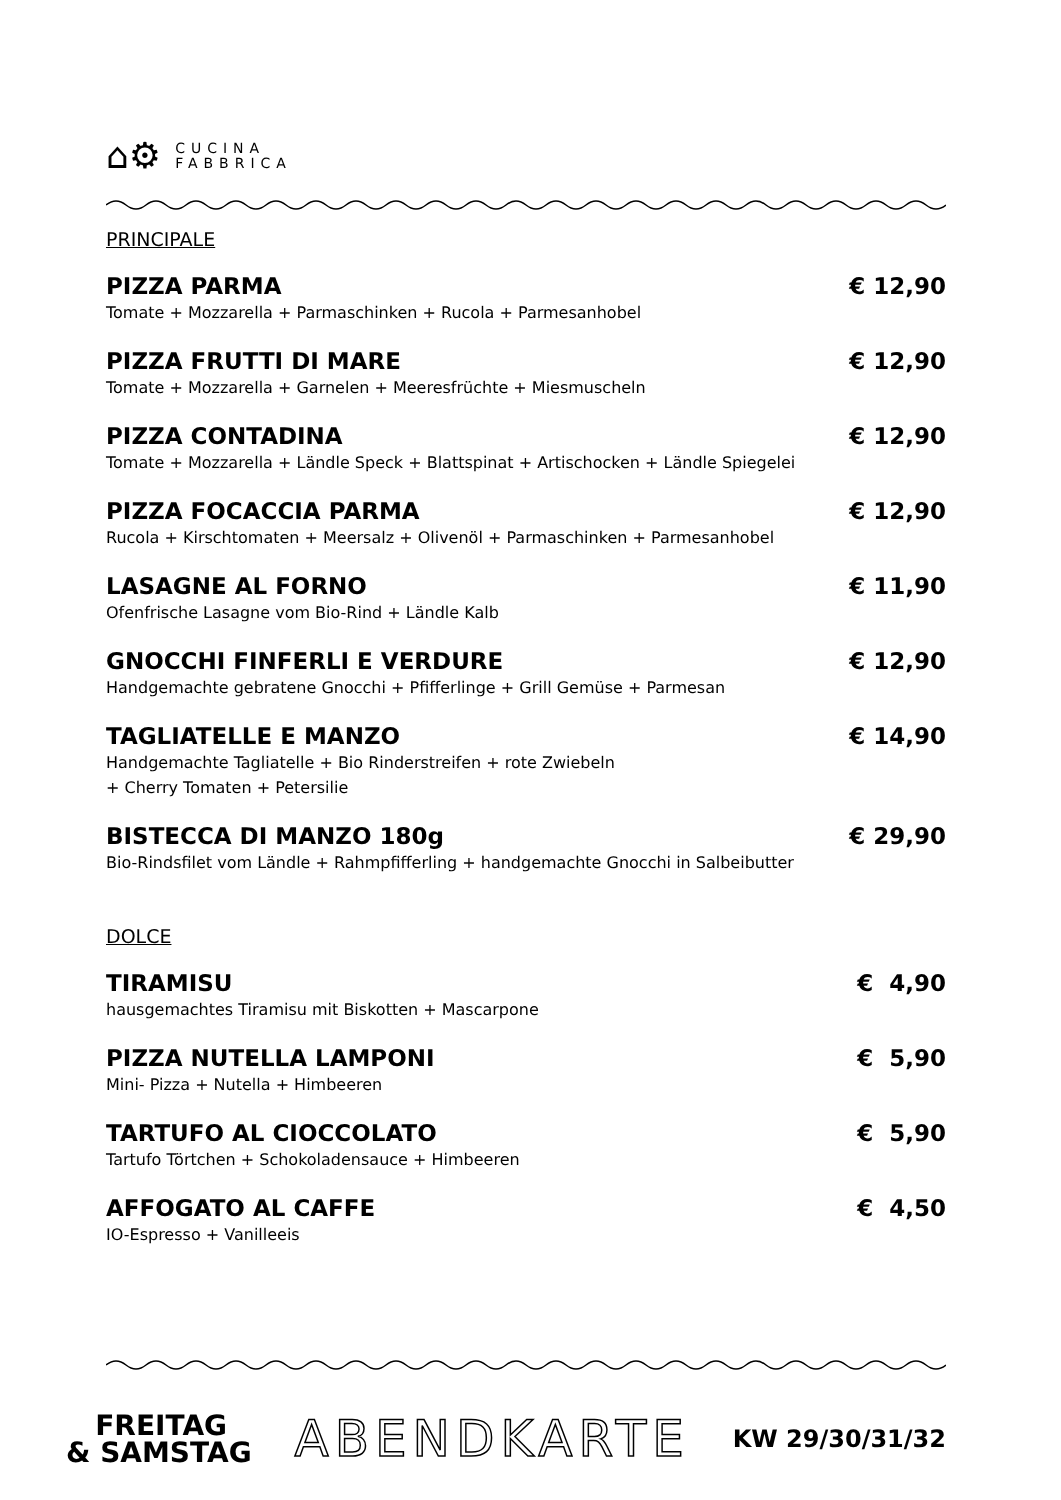⌂⚙
CUCINA
FABBRICA
PRINCIPALE
PIZZA PARMA € 12,90
Tomate + Mozzarella + Parmaschinken + Rucola + Parmesanhobel
PIZZA FRUTTI DI MARE € 12,90
Tomate + Mozzarella + Garnelen + Meeresfrüchte + Miesmuscheln
PIZZA CONTADINA € 12,90
Tomate + Mozzarella + Ländle Speck + Blattspinat + Artischocken + Ländle Spiegelei
PIZZA FOCACCIA PARMA € 12,90
Rucola + Kirschtomaten + Meersalz + Olivenöl + Parmaschinken + Parmesanhobel
LASAGNE AL FORNO € 11,90
Ofenfrische Lasagne vom Bio-Rind + Ländle Kalb
GNOCCHI FINFERLI E VERDURE € 12,90
Handgemachte gebratene Gnocchi + Pfifferlinge + Grill Gemüse + Parmesan
TAGLIATELLE E MANZO € 14,90
Handgemachte Tagliatelle + Bio Rinderstreifen + rote Zwiebeln
+ Cherry Tomaten + Petersilie
BISTECCA DI MANZO 180g € 29,90
Bio-Rindsfilet vom Ländle + Rahmpfifferling + handgemachte Gnocchi in Salbeibutter
DOLCE
TIRAMISU € 4,90
hausgemachtes Tiramisu mit Biskotten + Mascarpone
PIZZA NUTELLA LAMPONI € 5,90
Mini- Pizza + Nutella + Himbeeren
TARTUFO AL CIOCCOLATO € 5,90
Tartufo Törtchen + Schokoladensauce + Himbeeren
AFFOGATO AL CAFFE € 4,50
IO-Espresso + Vanilleeis
FREITAG
& SAMSTAG
ABENDKARTE
KW 29/30/31/32